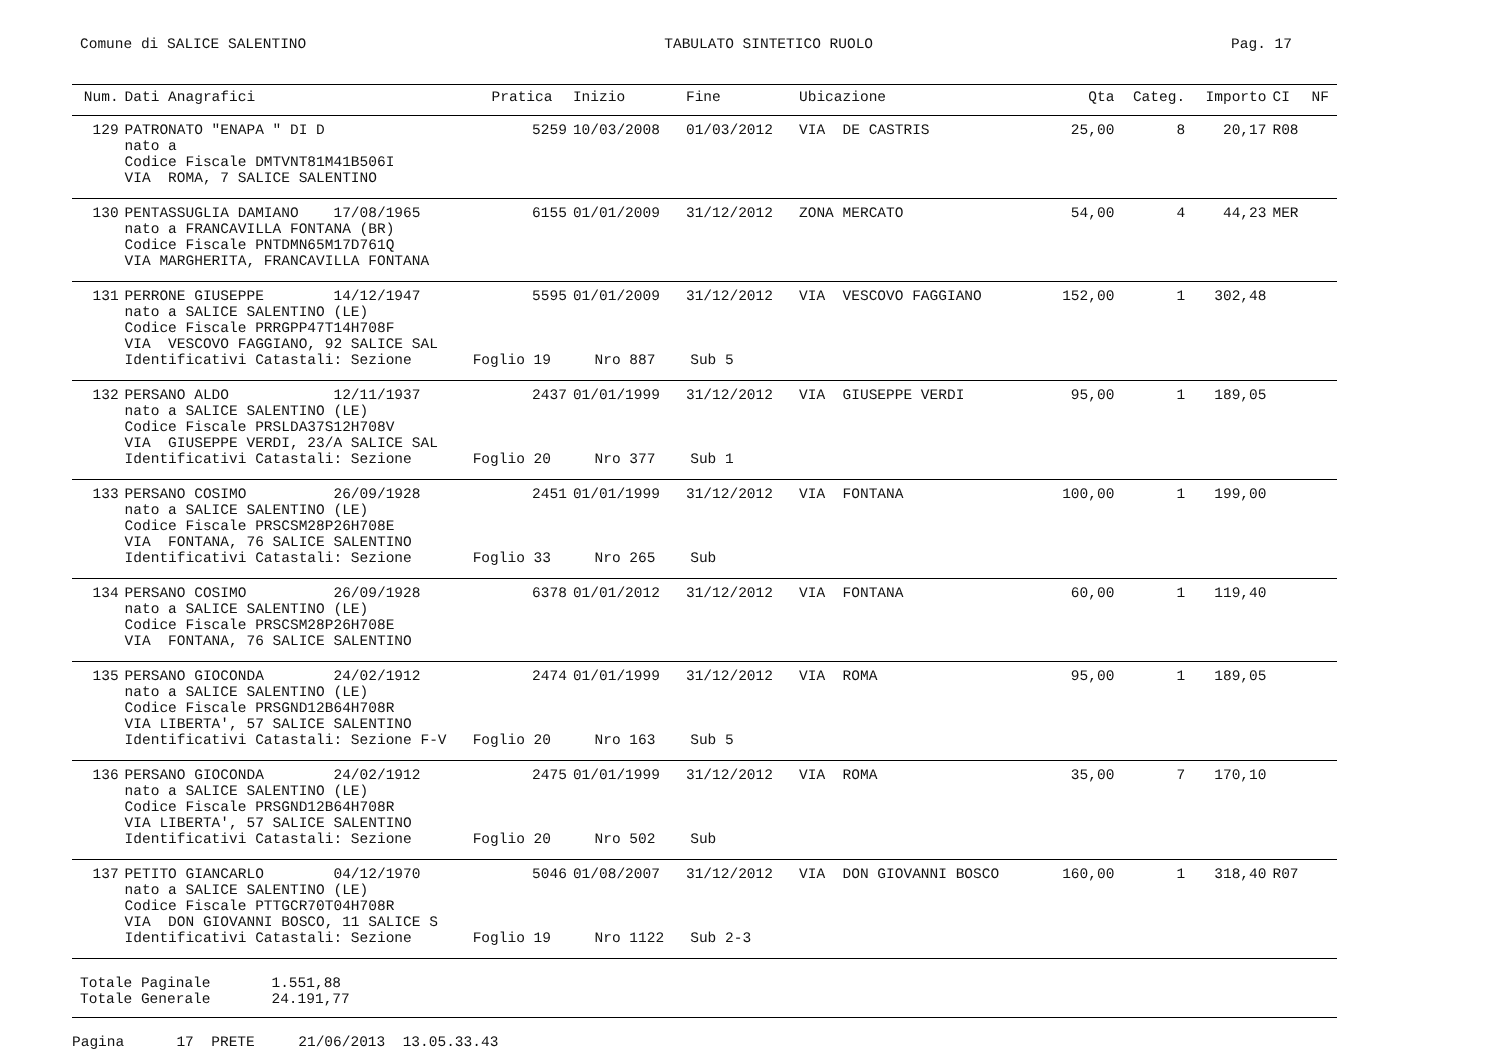Comune di SALICE SALENTINO TABULATO SINTETICO RUOLO Pag. 17
| Num. | Dati Anagrafici | Pratica | Inizio | Fine | Ubicazione | Qta | Categ. | Importo | CI | NF |
| --- | --- | --- | --- | --- | --- | --- | --- | --- | --- | --- |
| 129 | PATRONATO "ENAPA " DI D | 5259 | 10/03/2008 | 01/03/2012 | VIA DE CASTRIS | 25,00 | 8 | 20,17 | R08 | |
| | nato a Codice Fiscale DMTVNT81M41B506I VIA ROMA, 7 SALICE SALENTINO | | | | | | | | | |
| 130 | PENTASSUGLIA DAMIANO 17/08/1965 | 6155 | 01/01/2009 | 31/12/2012 | ZONA MERCATO | 54,00 | 4 | 44,23 | MER | |
| | nato a FRANCAVILLA FONTANA (BR) Codice Fiscale PNTDMN65M17D761Q VIA MARGHERITA, FRANCAVILLA FONTANA | | | | | | | | | |
| 131 | PERRONE GIUSEPPE 14/12/1947 | 5595 | 01/01/2009 | 31/12/2012 | VIA VESCOVO FAGGIANO | 152,00 | 1 | 302,48 | | |
| | nato a SALICE SALENTINO (LE) Codice Fiscale PRRGPP47T14H708F VIA VESCOVO FAGGIANO, 92 SALICE SAL Identificativi Catastali: Sezione Foglio 19 Nro 887 Sub 5 | | | | | | | | | |
| 132 | PERSANO ALDO 12/11/1937 | 2437 | 01/01/1999 | 31/12/2012 | VIA GIUSEPPE VERDI | 95,00 | 1 | 189,05 | | |
| | nato a SALICE SALENTINO (LE) Codice Fiscale PRSLDA37S12H708V VIA GIUSEPPE VERDI, 23/A SALICE SAL Identificativi Catastali: Sezione Foglio 20 Nro 377 Sub 1 | | | | | | | | | |
| 133 | PERSANO COSIMO 26/09/1928 | 2451 | 01/01/1999 | 31/12/2012 | VIA FONTANA | 100,00 | 1 | 199,00 | | |
| | nato a SALICE SALENTINO (LE) Codice Fiscale PRSCSM28P26H708E VIA FONTANA, 76 SALICE SALENTINO Identificativi Catastali: Sezione Foglio 33 Nro 265 Sub | | | | | | | | | |
| 134 | PERSANO COSIMO 26/09/1928 | 6378 | 01/01/2012 | 31/12/2012 | VIA FONTANA | 60,00 | 1 | 119,40 | | |
| | nato a SALICE SALENTINO (LE) Codice Fiscale PRSCSM28P26H708E VIA FONTANA, 76 SALICE SALENTINO | | | | | | | | | |
| 135 | PERSANO GIOCONDA 24/02/1912 | 2474 | 01/01/1999 | 31/12/2012 | VIA ROMA | 95,00 | 1 | 189,05 | | |
| | nato a SALICE SALENTINO (LE) Codice Fiscale PRSGND12B64H708R VIA LIBERTA', 57 SALICE SALENTINO Identificativi Catastali: Sezione F-V Foglio 20 Nro 163 Sub 5 | | | | | | | | | |
| 136 | PERSANO GIOCONDA 24/02/1912 | 2475 | 01/01/1999 | 31/12/2012 | VIA ROMA | 35,00 | 7 | 170,10 | | |
| | nato a SALICE SALENTINO (LE) Codice Fiscale PRSGND12B64H708R VIA LIBERTA', 57 SALICE SALENTINO Identificativi Catastali: Sezione Foglio 20 Nro 502 Sub | | | | | | | | | |
| 137 | PETITO GIANCARLO 04/12/1970 | 5046 | 01/08/2007 | 31/12/2012 | VIA DON GIOVANNI BOSCO | 160,00 | 1 | 318,40 | R07 | |
| | nato a SALICE SALENTINO (LE) Codice Fiscale PTTGCR70T04H708R VIA DON GIOVANNI BOSCO, 11 SALICE S Identificativi Catastali: Sezione Foglio 19 Nro 1122 Sub 2-3 | | | | | | | | | |
Totale Paginale 1.551,88 Totale Generale 24.191,77
Pagina 17 PRETE 21/06/2013 13.05.33.43